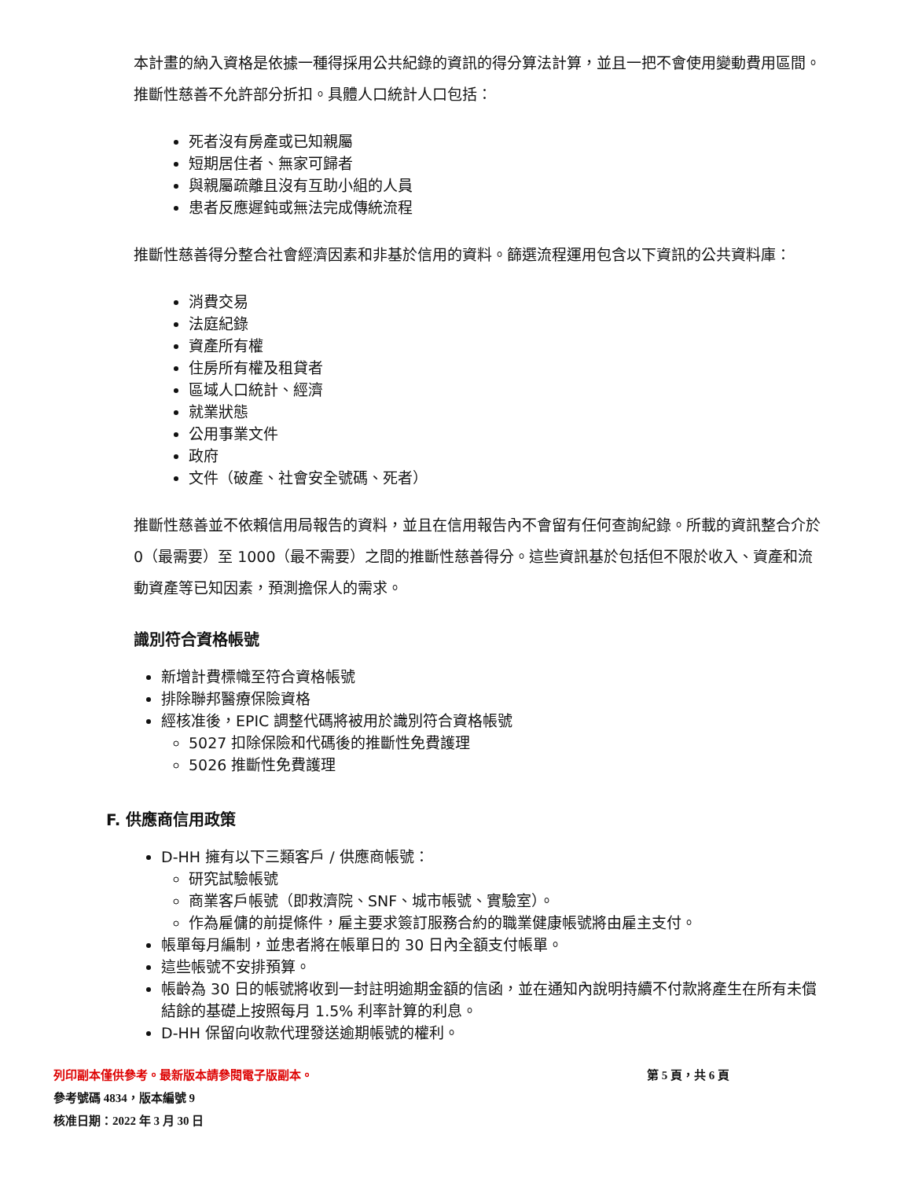本計畫的納入資格是依據一種得採用公共紀錄的資訊的得分算法計算，並且一把不會使用變動費用區間。推斷性慈善不允許部分折扣。具體人口統計人口包括：
死者沒有房產或已知親屬
短期居住者、無家可歸者
與親屬疏離且沒有互助小組的人員
患者反應遲鈍或無法完成傳統流程
推斷性慈善得分整合社會經濟因素和非基於信用的資料。篩選流程運用包含以下資訊的公共資料庫：
消費交易
法庭紀錄
資產所有權
住房所有權及租貸者
區域人口統計、經濟
就業狀態
公用事業文件
政府
文件（破產、社會安全號碼、死者）
推斷性慈善並不依賴信用局報告的資料，並且在信用報告內不會留有任何查詢紀錄。所載的資訊整合介於 0（最需要）至 1000（最不需要）之間的推斷性慈善得分。這些資訊基於包括但不限於收入、資產和流動資產等已知因素，預測擔保人的需求。
識別符合資格帳號
新增計費標幟至符合資格帳號
排除聯邦醫療保險資格
經核准後，EPIC 調整代碼將被用於識別符合資格帳號
5027 扣除保險和代碼後的推斷性免費護理
5026 推斷性免費護理
F. 供應商信用政策
D-HH 擁有以下三類客戶 / 供應商帳號：
研究試驗帳號
商業客戶帳號（即救濟院、SNF、城市帳號、實驗室）。
作為雇傭的前提條件，雇主要求簽訂服務合約的職業健康帳號將由雇主支付。
帳單每月編制，並患者將在帳單日的 30 日內全額支付帳單。
這些帳號不安排預算。
帳齡為 30 日的帳號將收到一封註明逾期金額的信函，並在通知內說明持續不付款將產生在所有未償結餘的基礎上按照每月 1.5% 利率計算的利息。
D-HH 保留向收款代理發送逾期帳號的權利。
列印副本僅供參考。最新版本請參閱電子版副本。 第 5 頁，共 6 頁
參考號碼 4834，版本編號 9
核准日期：2022 年 3 月 30 日